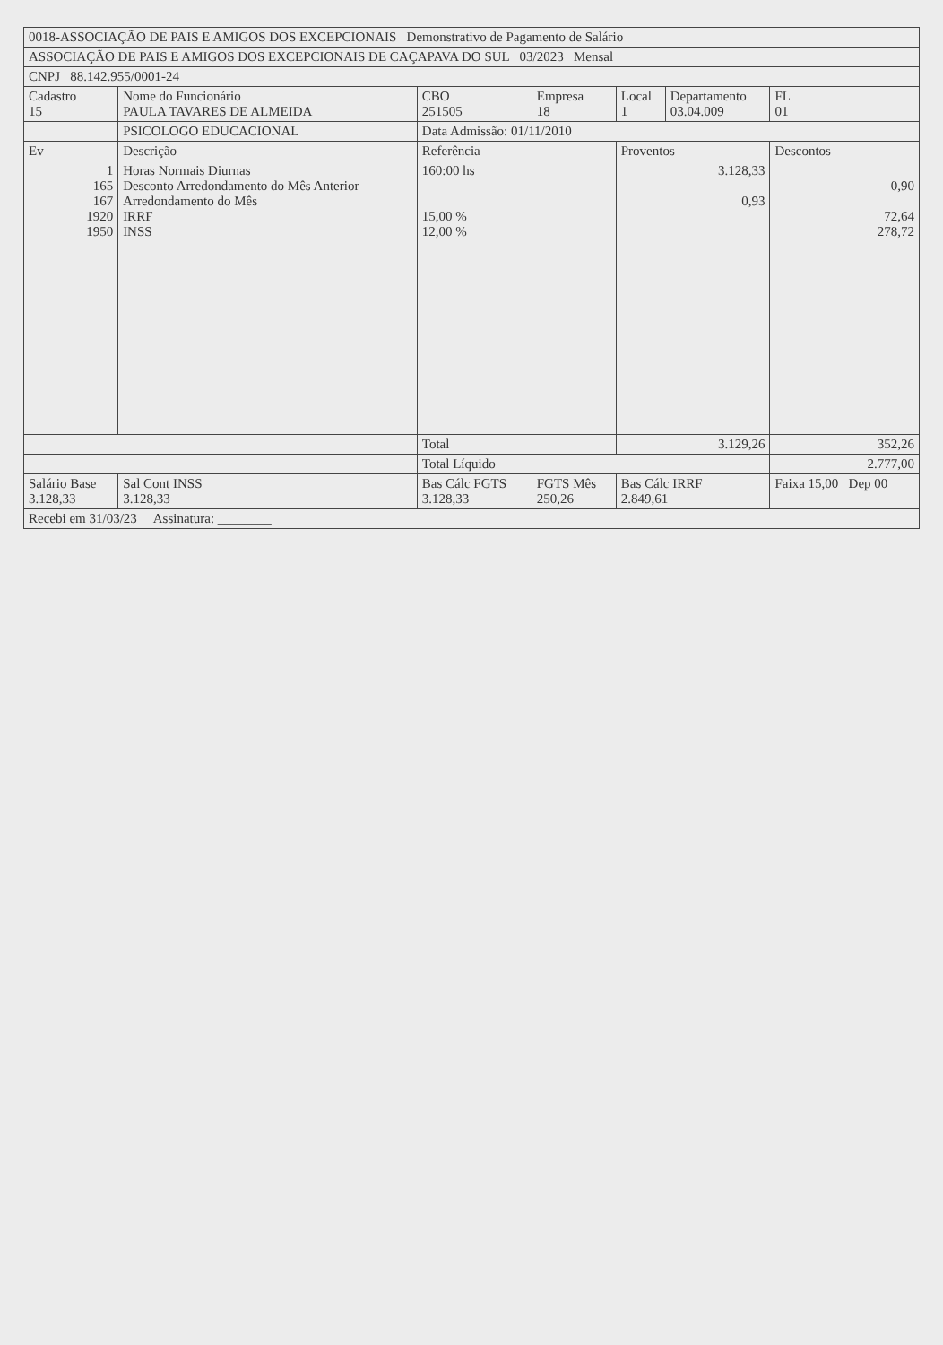| 0018-ASSOCIAÇÃO DE PAIS E AMIGOS DOS EXCEPCIONAIS Demonstrativo de Pagamento de Salário | | | | | | | |
| ASSOCIAÇÃO DE PAIS E AMIGOS DOS EXCEPCIONAIS DE CAÇAPAVA DO SUL 03/2023 Mensal | | | | | | | |
| CNPJ 88.142.955/0001-24 | | | | | | | |
| Cadastro 15 | Nome do Funcionário PAULA TAVARES DE ALMEIDA | | CBO 251505 | Empresa 18 | Local 1 | Departamento 03.04.009 | FL 01 |
| | PSICOLOGO EDUCACIONAL | | Data Admissão: 01/11/2010 | | | | |
| Ev | Descrição | | Referência | | Proventos | | Descontos |
| 1 165 167 1920 1950 | Horas Normais Diurnas Desconto Arredondamento do Mês Anterior Arredondamento do Mês IRRF INSS | | 160:00 hs 15,00 % 12,00 % | | 3.128,33 0,93 | | 0,90 72,64 278,72 |
| | | | Total | | 3.129,26 | | 352,26 |
| | | | Total Líquido | | | | 2.777,00 |
| Salário Base 3.128,33 | | Sal Cont INSS 3.128,33 | Bas Cálc FGTS 3.128,33 | FGTS Mês 250,26 | Bas Cálc IRRF 2.849,61 | | Faixa 15,00 Dep 00 |
| Recebi em 31/03/23 Assinatura: ________ | | | | | | | |